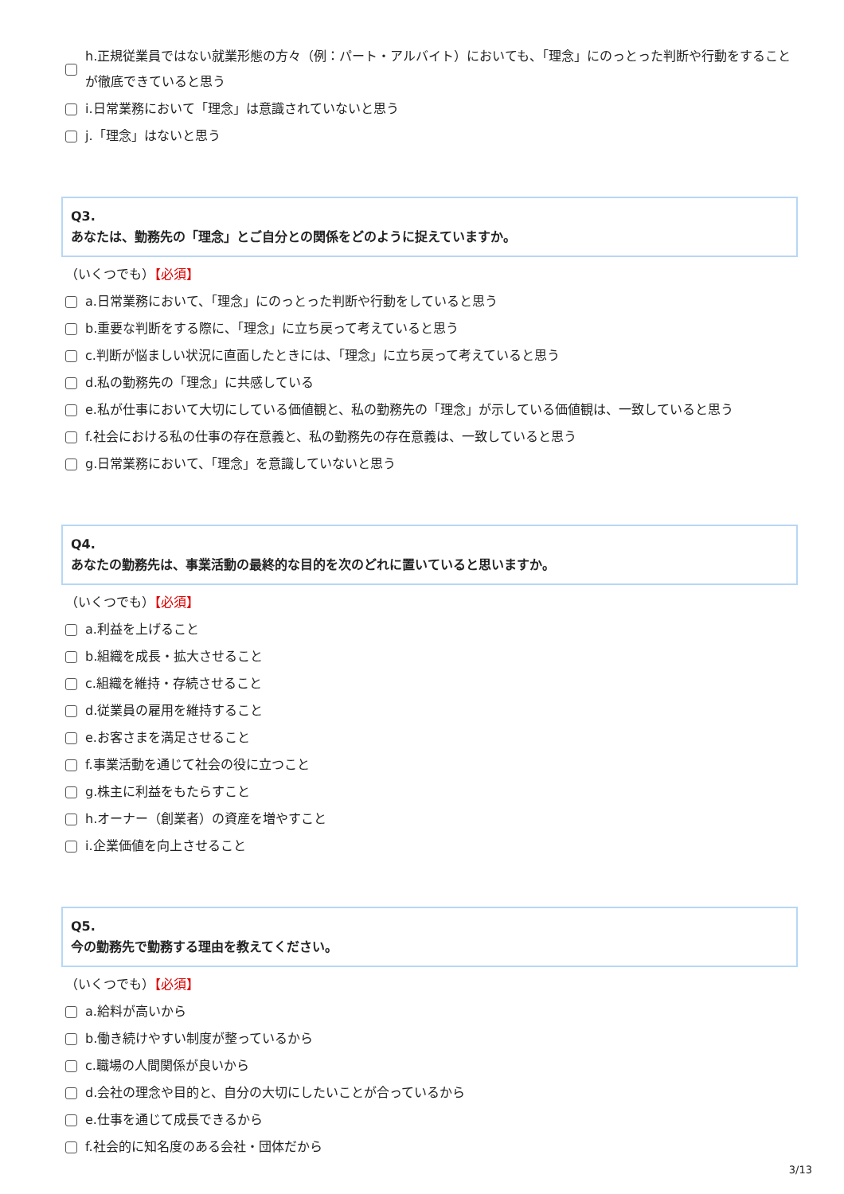h.正規従業員ではない就業形態の方々（例：パート・アルバイト）においても、「理念」にのっとった判断や行動をすることが徹底できていると思う
i.日常業務において「理念」は意識されていないと思う
j.「理念」はないと思う
Q3.
あなたは、勤務先の「理念」とご自分との関係をどのように捉えていますか。
（いくつでも）【必須】
a.日常業務において、「理念」にのっとった判断や行動をしていると思う
b.重要な判断をする際に、「理念」に立ち戻って考えていると思う
c.判断が悩ましい状況に直面したときには、「理念」に立ち戻って考えていると思う
d.私の勤務先の「理念」に共感している
e.私が仕事において大切にしている価値観と、私の勤務先の「理念」が示している価値観は、一致していると思う
f.社会における私の仕事の存在意義と、私の勤務先の存在意義は、一致していると思う
g.日常業務において、「理念」を意識していないと思う
Q4.
あなたの勤務先は、事業活動の最終的な目的を次のどれに置いていると思いますか。
（いくつでも）【必須】
a.利益を上げること
b.組織を成長・拡大させること
c.組織を維持・存続させること
d.従業員の雇用を維持すること
e.お客さまを満足させること
f.事業活動を通じて社会の役に立つこと
g.株主に利益をもたらすこと
h.オーナー（創業者）の資産を増やすこと
i.企業価値を向上させること
Q5.
今の勤務先で勤務する理由を教えてください。
（いくつでも）【必須】
a.給料が高いから
b.働き続けやすい制度が整っているから
c.職場の人間関係が良いから
d.会社の理念や目的と、自分の大切にしたいことが合っているから
e.仕事を通じて成長できるから
f.社会的に知名度のある会社・団体だから
3/13